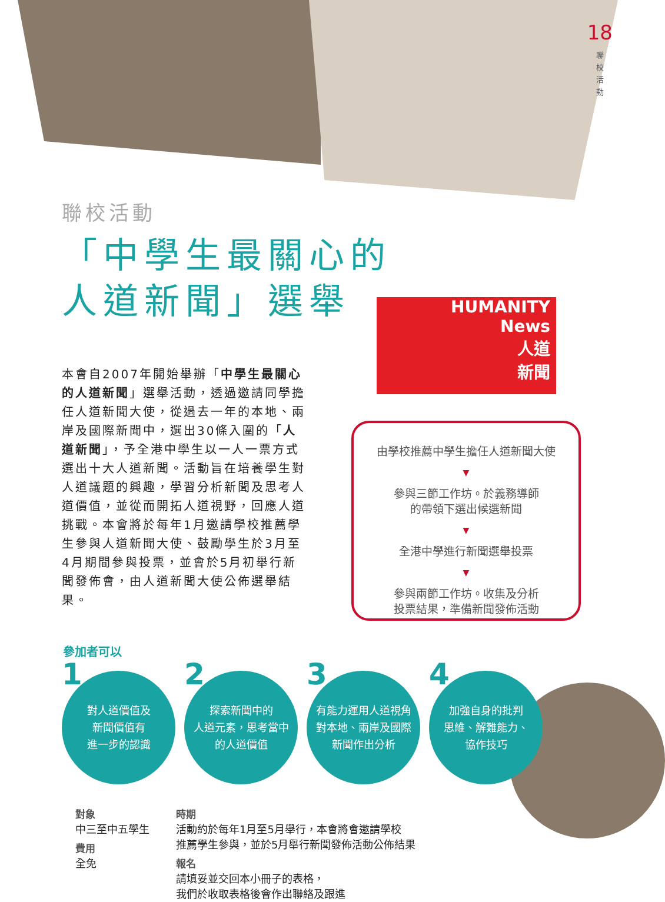18
聯校活動
聯校活動
「中學生最關心的
人道新聞」選舉
本會自2007年開始舉辦「中學生最關心的人道新聞」選舉活動，透過邀請同學擔任人道新聞大使，從過去一年的本地、兩岸及國際新聞中，選出30條入圍的「人道新聞」，予全港中學生以一人一票方式選出十大人道新聞。活動旨在培養學生對人道議題的興趣，學習分析新聞及思考人道價值，並從而開拓人道視野，回應人道挑戰。本會將於每年1月邀請學校推薦學生參與人道新聞大使、鼓勵學生於3月至4月期間參與投票，並會於5月初舉行新聞發佈會，由人道新聞大使公佈選舉結果。
HUMANITY
News
人道
新聞
由學校推薦中學生擔任人道新聞大使
▼
參與三節工作坊。於義務導師
的帶領下選出候選新聞
▼
全港中學進行新聞選舉投票
▼
參與兩節工作坊。收集及分析
投票結果，準備新聞發佈活動
參加者可以
1 對人道價值及
新聞價值有
進一步的認識
2 探索新聞中的
人道元素，思考當中
的人道價值
3 有能力運用人道視角
對本地、兩岸及國際
新聞作出分析
4 加強自身的批判
思維、解難能力、
協作技巧
對象
中三至中五學生
費用
全免
時期
活動約於每年1月至5月舉行，本會將會邀請學校
推薦學生參與，並於5月舉行新聞發佈活動公佈結果
報名
請填妥並交回本小冊子的表格，
我們於收取表格後會作出聯絡及跟進